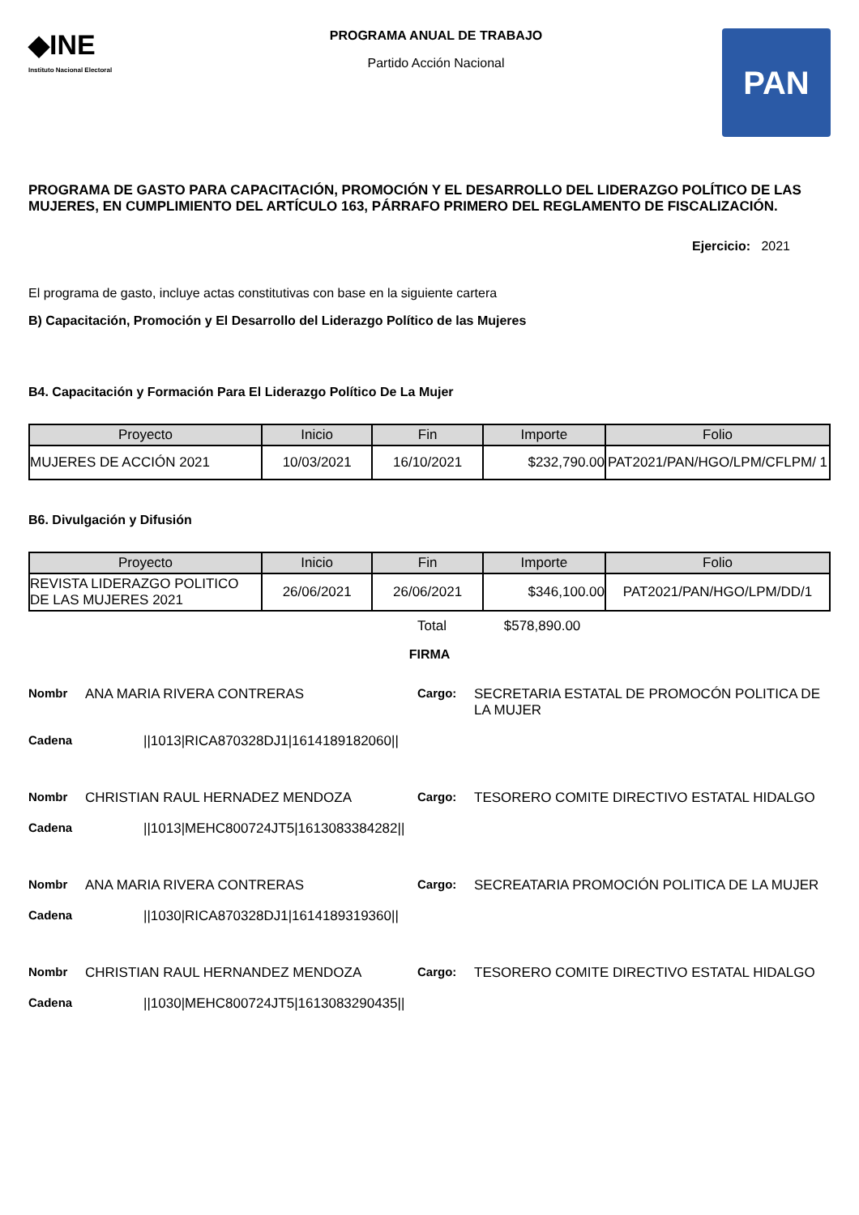◆INE
Instituto Nacional Electoral
PROGRAMA ANUAL DE TRABAJO
Partido Acción Nacional
PAN
PROGRAMA DE GASTO PARA CAPACITACIÓN, PROMOCIÓN Y EL DESARROLLO DEL LIDERAZGO POLÍTICO DE LAS MUJERES, EN CUMPLIMIENTO DEL ARTÍCULO 163, PÁRRAFO PRIMERO DEL REGLAMENTO DE FISCALIZACIÓN.
Ejercicio: 2021
El programa de gasto, incluye actas constitutivas con base en la siguiente cartera
B) Capacitación, Promoción y El Desarrollo del Liderazgo Político de las Mujeres
B4. Capacitación y Formación Para El Liderazgo Político De La Mujer
| Proyecto | Inicio | Fin | Importe | Folio |
| --- | --- | --- | --- | --- |
| MUJERES DE ACCIÓN 2021 | 10/03/2021 | 16/10/2021 | $232,790.00 | PAT2021/PAN/HGO/LPM/CFLPM/ 1 |
B6. Divulgación y Difusión
| Proyecto | Inicio | Fin | Importe | Folio |
| --- | --- | --- | --- | --- |
| REVISTA LIDERAZGO POLITICO DE LAS MUJERES 2021 | 26/06/2021 | 26/06/2021 | $346,100.00 | PAT2021/PAN/HGO/LPM/DD/1 |
Total $578,890.00
FIRMA
Nombr ANA MARIA RIVERA CONTRERAS Cargo: SECRETARIA ESTATAL DE PROMOCÓN POLITICA DE LA MUJER
Cadena ||1013|RICA870328DJ1|1614189182060||
Nombr CHRISTIAN RAUL HERNADEZ MENDOZA Cargo: TESORERO COMITE DIRECTIVO ESTATAL HIDALGO
Cadena ||1013|MEHC800724JT5|1613083384282||
Nombr ANA MARIA RIVERA CONTRERAS Cargo: SECREATARIA PROMOCIÓN POLITICA DE LA MUJER
Cadena ||1030|RICA870328DJ1|1614189319360||
Nombr CHRISTIAN RAUL HERNANDEZ MENDOZA Cargo: TESORERO COMITE DIRECTIVO ESTATAL HIDALGO
Cadena ||1030|MEHC800724JT5|1613083290435||